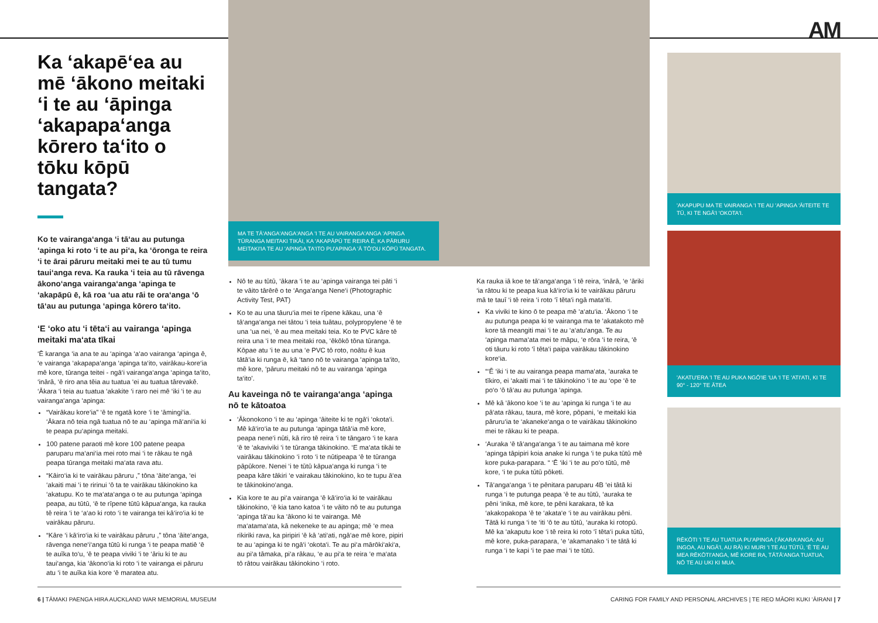AM
MA TE TĀ'ANGA'ANGA'ANGA 'I TE AU VAIRANGA'ANGA 'APINGA TŪRANGA MEITAKI TIKĀI, KA 'AKAPĀPŪ TE REIRA Ē, KA PĀRURU MEITAKI'IA TE AU 'APINGA TA'ITO PU'APINGA 'Ā TŌ'OU KŌPŪ TANGATA.
'AKAPUPU MA TE VAIRANGA 'I TE AU 'APINGA 'ĀITEITE TE TŪ, KI TE NGĀ'I 'OKOTA'I.
'AKATU'ERA 'I TE AU PUKA NGŌ'IE 'UA 'I TE 'ATI'ATI, KI TE 90° - 120° TE ĀTEA
RĒKŌTI 'I TE AU TUATUA PU'APINGA ('ĀKARA'ANGA: AU INGOA, AU NGĀ'I, AU RĀ) KI MURI 'I TE AU TŪTŪ, 'Ē TE AU MEA RĒKŌTI'ANGA, MĒ KORE RA, TĀTĀ'ANGA TUATUA, NŌ TE AU UKI KI MUA.
Ka ‘akapē‘ea au mē ‘ākono meitaki ‘i te au ‘āpinga ‘akapapa‘anga kōrero ta‘ito o tōku kōpū tangata?
Ko te vairanga‘anga ‘i tā‘au au putunga ‘apinga ki roto ‘i te au pi‘a, ka ‘ōronga te reira ‘i te ārai pāruru meitaki mei te au tū tumu taui‘anga reva. Ka rauka ‘i teia au tū rāvenga ākono‘anga vairanga‘anga ‘apinga te ‘akapāpū ē, kā roa ‘ua atu rāi te ora‘anga ‘ō tā‘au au putunga ‘apinga kōrero ta‘ito.
‘E ‘oko atu ‘i tēta‘i au vairanga ‘apinga meitaki ma‘ata tīkai
‘Ē karanga ‘ia ana te au ‘apinga ‘a‘ao vairanga ‘apinga ē, ‘e vairanga ‘akapapa‘anga ‘apinga ta‘ito, vairākau-kore‘ia mē kore, tūranga teitei - ngā‘i vairanga‘anga ‘apinga ta‘ito, ‘inārā, ‘ē riro ana tēia au tuatua ‘ei au tuatua tārevakē. ‘Ākara ‘i teia au tuatua ‘akakite ‘i raro nei mē ‘iki ‘i te au vairanga‘anga ‘apinga:
“Vairākau kore‘ia” ‘ē te ngatā kore ‘i te ‘āmingi‘ia. ‘Ākara nō teia ngā tuatua nō te au ‘apinga mā‘ani‘ia ki te peapa pu‘apinga meitaki.
100 patene paraoti mē kore 100 patene peapa paruparu ma‘ani‘ia mei roto mai ‘i te rākau te ngā peapa tūranga meitaki ma‘ata rava atu.
“Kāiro‘ia ki te vairākau pāruru ,” tōna ‘āite‘anga, ‘ei ‘akaiti mai ‘i te ririnui ‘ō ta te vairākau tākinokino ka ‘akatupu. Ko te ma‘ata‘anga o te au putunga ‘apinga peapa, au tūtū, ‘ē te rīpene tūtū kāpua‘anga, ka rauka tē reira ‘i te ‘a‘ao ki roto ‘i te vairanga tei kā‘iro‘ia ki te vairākau pāruru.
“Kāre ‘i kā‘iro‘ia ki te vairākau pāruru ,” tōna ‘āite‘anga, rāvenga nene‘i‘anga tūtū ki runga ‘i te peapa matiē ‘ē te auīka to‘u, ‘ē te peapa viviki ‘i te ‘āriu ki te au taui‘anga, kia ‘ākono‘ia ki roto ‘i te vairanga ei pāruru atu ‘i te auīka kia kore ‘ē maratea atu.
Nō te au tūtū, ‘ākara ‘i te au ‘apinga vairanga tei pāti ‘i te vāito tārērē o te ‘Anga‘anga Nene‘i (Photographic Activity Test, PAT)
Ko te au una tāuru‘ia mei te rīpene kākau, una ‘ē tā‘anga‘anga nei tātou ‘i teia tuātau, polypropylene ‘ē te una ‘ua nei, ‘ē au mea meitaki teia. Ko te PVC kāre tē reira una ‘i te mea meitaki roa, ‘ēkōkō tōna tūranga. Kōpae atu ‘i te au una ‘e PVC tō roto, noātu ē kua tātā‘ia ki runga ē, kā ‘tano nō te vairanga ‘apinga ta‘ito, mē kore, ‘pāruru meitaki nō te au vairanga ‘apinga ta‘ito’.
Au kaveinga nō te vairanga‘anga ‘apinga nō te kātoatoa
‘Ākonokono ‘i te au ‘apinga ‘āiteite ki te ngā‘i ‘okota‘i. Mē kā‘iro‘ia te au putunga ‘apinga tātā‘ia mē kore, peapa nene‘i nūti, kā riro tē reira ‘i te tāngaro ‘i te kara ‘ē te ‘akaviviki ‘i te tūranga tākinokino. ‘E ma‘ata tikāi te vairākau tākinokino ‘i roto ‘i te nūtipeapa ‘ē te tūranga pāpūkore. Nenei ‘i te tūtū kāpua‘anga ki runga ‘i te peapa kāre tākiri ‘e vairakau tākinokino, ko te tupu ā‘ea te tākinokino‘anga.
Kia kore te au pi‘a vairanga ‘ē kā‘iro‘ia ki te vairākau tākinokino, ‘ē kia tano katoa ‘i te vāito nō te au putunga ‘apinga tā‘au ka ‘ākono ki te vairanga. Mē ma‘atama‘ata, kā nekeneke te au apinga; mē ‘e mea rikiriki rava, ka piripiri ‘ē kā ‘ati‘ati, ngā‘ae mē kore, pipiri te au ‘apinga ki te ngā‘i ‘okota‘i. Te au pi‘a mārōki‘aki‘a, au pi‘a tāmaka, pi‘a rākau, ‘e au pi‘a te reira ‘e ma‘ata tō rātou vairākau tākinokino ‘i roto.
Ka rauka iā koe te tā‘anga‘anga ‘i tē reira, ‘inārā, ‘e ‘āriki ‘ia rātou ki te peapa kua kā‘iro‘ia ki te vairākau pāruru mā te tauī ‘i tē reira ‘i roto ‘ī tēta‘i ngā mata‘iti.
Ka viviki te kino ō te peapa mē ‘a‘atu‘ia. ‘Ākono ‘i te au putunga peapa ki te vairanga ma te ‘akatakoto mē kore tā meangiti mai ‘i te au ‘a‘atu‘anga. Te au ‘apinga mama‘ata mei te māpu, ‘e rōra ‘i te reira, ‘ē oti tāuru ki roto ‘ī tēta‘i paipa vairākau tākinokino kore‘ia.
“‘Ē ‘iki ‘i te au vairanga peapa mama‘ata, ‘auraka te tīkiro, ei ‘akaiti mai ‘i te tākinokino ‘i te au ‘ope ‘ē te po‘o ‘ō tā‘au au putunga ‘apinga.
Mē kā ‘ākono koe ‘i te au ‘apinga ki runga ‘i te au pā‘ata rākau, taura, mē kore, pōpani, ‘e meitaki kia pāruru‘ia te ‘akaneke‘anga o te vairākau tākinokino mei te rākau ki te peapa.
‘Auraka ‘ē tā‘anga‘anga ‘i te au taimana mē kore ‘apinga tāpipiri koia anake ki runga ‘i te puka tūtū mē kore puka-parapara. “ ‘Ē ‘iki ‘i te au po‘o tūtū, mē kore, ‘i te puka tūtū pōketi.
Tā‘anga‘anga ‘i te pēnitara paruparu 4B ‘ei tātā ki runga ‘i te putunga peapa ‘ē te au tūtū, ‘auraka te pēni ‘inika, mē kore, te pēni karakara, tē ka ‘akakopakopa ‘ē te ‘akata‘e ‘i te au vairākau pēni. Tātā ki runga ‘i te ‘iti ‘ō te au tūtū, ‘auraka ki rotopū. Mē ka ‘akaputu koe ‘i tē reira ki roto ‘ī tēta‘i puka tūtū, mē kore, puka-parapara, ‘e ‘akamanako ‘i te tātā ki runga ‘i te kapi ‘i te pae mai ‘i te tūtū.
6 | TĀMAKI PAENGA HIRA AUCKLAND WAR MEMORIAL MUSEUM
CARING FOR FAMILY AND PERSONAL ARCHIVES | TE REO MĀORI KUKI ‘ĀIRANI | 7